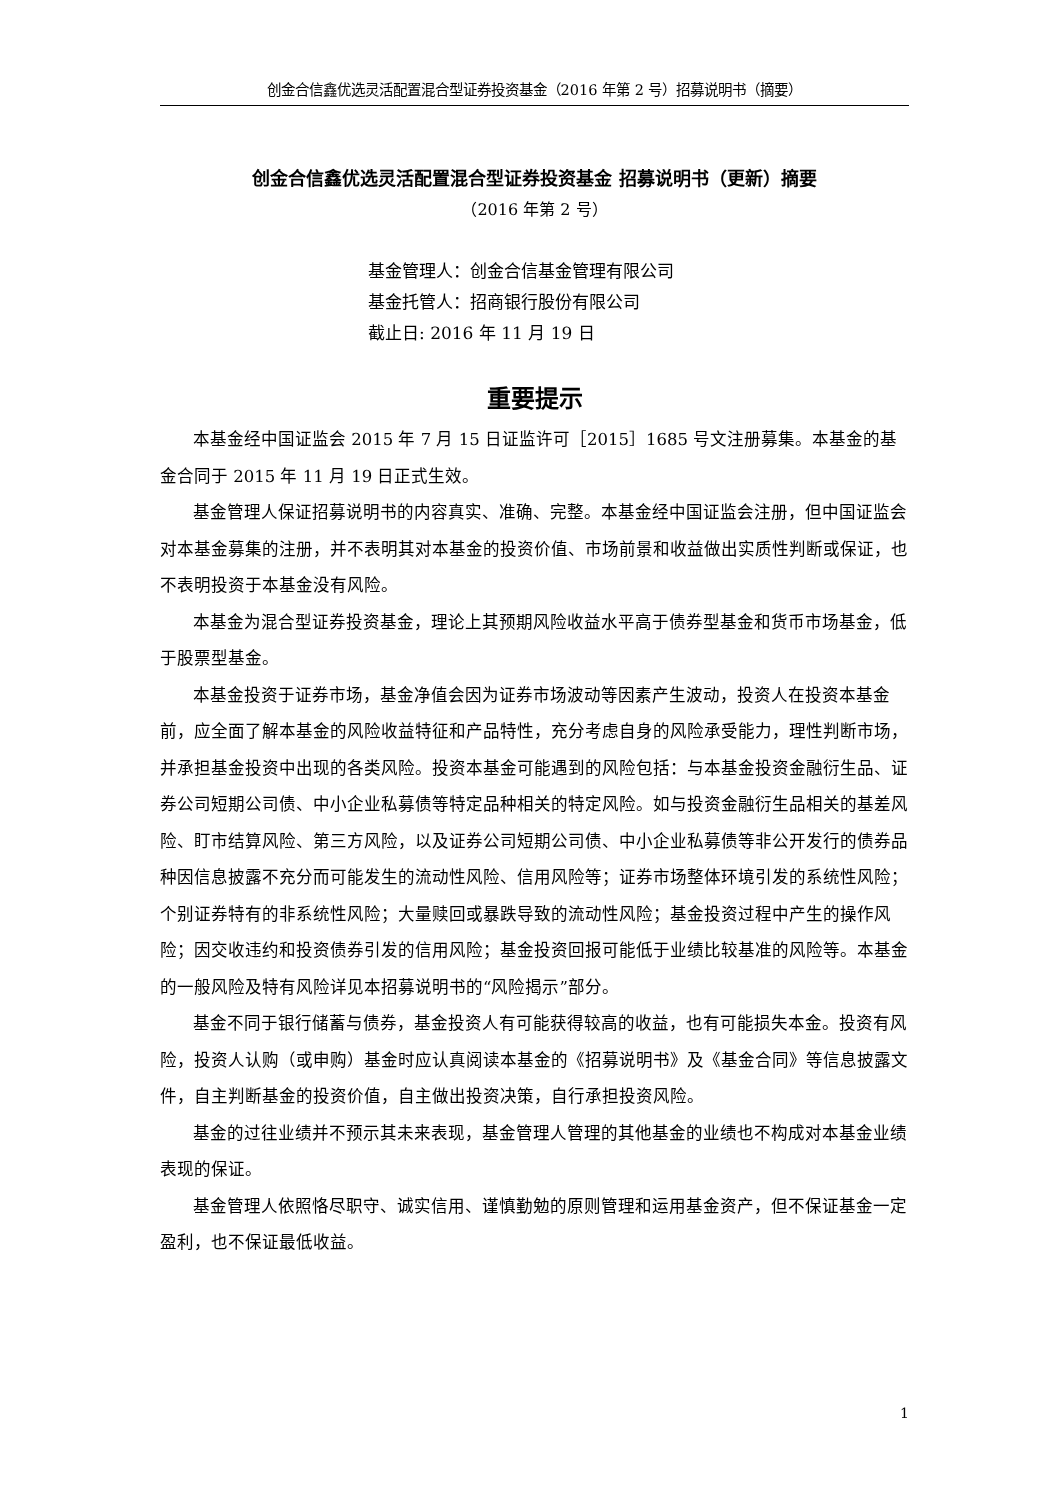创金合信鑫优选灵活配置混合型证券投资基金（2016 年第 2 号）招募说明书（摘要）
创金合信鑫优选灵活配置混合型证券投资基金 招募说明书（更新）摘要
（2016 年第 2 号）
基金管理人：创金合信基金管理有限公司
基金托管人：招商银行股份有限公司
截止日: 2016 年 11 月 19 日
重要提示
本基金经中国证监会 2015 年 7 月 15 日证监许可［2015］1685 号文注册募集。本基金的基金合同于 2015 年 11 月 19 日正式生效。
基金管理人保证招募说明书的内容真实、准确、完整。本基金经中国证监会注册，但中国证监会对本基金募集的注册，并不表明其对本基金的投资价值、市场前景和收益做出实质性判断或保证，也不表明投资于本基金没有风险。
本基金为混合型证券投资基金，理论上其预期风险收益水平高于债券型基金和货币市场基金，低于股票型基金。
本基金投资于证券市场，基金净值会因为证券市场波动等因素产生波动，投资人在投资本基金前，应全面了解本基金的风险收益特征和产品特性，充分考虑自身的风险承受能力，理性判断市场，并承担基金投资中出现的各类风险。投资本基金可能遇到的风险包括：与本基金投资金融衍生品、证券公司短期公司债、中小企业私募债等特定品种相关的特定风险。如与投资金融衍生品相关的基差风险、盯市结算风险、第三方风险，以及证券公司短期公司债、中小企业私募债等非公开发行的债券品种因信息披露不充分而可能发生的流动性风险、信用风险等；证券市场整体环境引发的系统性风险；个别证券特有的非系统性风险；大量赎回或暴跌导致的流动性风险；基金投资过程中产生的操作风险；因交收违约和投资债券引发的信用风险；基金投资回报可能低于业绩比较基准的风险等。本基金的一般风险及特有风险详见本招募说明书的“风险揭示”部分。
基金不同于银行储蓄与债券，基金投资人有可能获得较高的收益，也有可能损失本金。投资有风险，投资人认购（或申购）基金时应认真阅读本基金的《招募说明书》及《基金合同》等信息披露文件，自主判断基金的投资价值，自主做出投资决策，自行承担投资风险。
基金的过往业绩并不预示其未来表现，基金管理人管理的其他基金的业绩也不构成对本基金业绩表现的保证。
基金管理人依照恪尽职守、诚实信用、谨慎勤勉的原则管理和运用基金资产，但不保证基金一定盈利，也不保证最低收益。
1